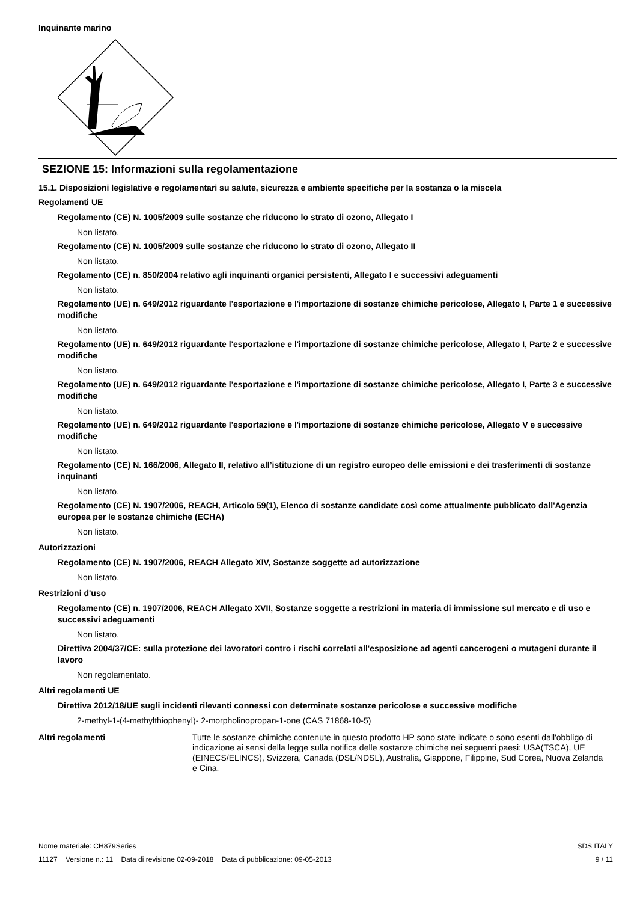Inquinante marino
SEZIONE 15: Informazioni sulla regolamentazione
15.1. Disposizioni legislative e regolamentari su salute, sicurezza e ambiente specifiche per la sostanza o la miscela
Regolamenti UE
Regolamento (CE) N. 1005/2009 sulle sostanze che riducono lo strato di ozono, Allegato I
Non listato.
Regolamento (CE) N. 1005/2009 sulle sostanze che riducono lo strato di ozono, Allegato II
Non listato.
Regolamento (CE) n. 850/2004 relativo agli inquinanti organici persistenti, Allegato I e successivi adeguamenti
Non listato.
Regolamento (UE) n. 649/2012 riguardante l'esportazione e l'importazione di sostanze chimiche pericolose, Allegato I, Parte 1 e successive modifiche
Non listato.
Regolamento (UE) n. 649/2012 riguardante l'esportazione e l'importazione di sostanze chimiche pericolose, Allegato I, Parte 2 e successive modifiche
Non listato.
Regolamento (UE) n. 649/2012 riguardante l'esportazione e l'importazione di sostanze chimiche pericolose, Allegato I, Parte 3 e successive modifiche
Non listato.
Regolamento (UE) n. 649/2012 riguardante l'esportazione e l'importazione di sostanze chimiche pericolose, Allegato V e successive modifiche
Non listato.
Regolamento (CE) N. 166/2006, Allegato II, relativo all’istituzione di un registro europeo delle emissioni e dei trasferimenti di sostanze inquinanti
Non listato.
Regolamento (CE) N. 1907/2006, REACH, Articolo 59(1), Elenco di sostanze candidate così come attualmente pubblicato dall'Agenzia europea per le sostanze chimiche (ECHA)
Non listato.
Autorizzazioni
Regolamento (CE) N. 1907/2006, REACH Allegato XIV, Sostanze soggette ad autorizzazione
Non listato.
Restrizioni d'uso
Regolamento (CE) n. 1907/2006, REACH Allegato XVII, Sostanze soggette a restrizioni in materia di immissione sul mercato e di uso e successivi adeguamenti
Non listato.
Direttiva 2004/37/CE: sulla protezione dei lavoratori contro i rischi correlati all'esposizione ad agenti cancerogeni o mutageni durante il lavoro
Non regolamentato.
Altri regolamenti UE
Direttiva 2012/18/UE sugli incidenti rilevanti connessi con determinate sostanze pericolose e successive modifiche
2-methyl-1-(4-methylthiophenyl)- 2-morpholinopropan-1-one (CAS 71868-10-5)
Altri regolamenti Tutte le sostanze chimiche contenute in questo prodotto HP sono state indicate o sono esenti dall'obbligo di indicazione ai sensi della legge sulla notifica delle sostanze chimiche nei seguenti paesi: USA(TSCA), UE (EINECS/ELINCS), Svizzera, Canada (DSL/NDSL), Australia, Giappone, Filippine, Sud Corea, Nuova Zelanda e Cina.
Nome materiale: CH879Series SDS ITALY
11127 Versione n.: 11 Data di revisione 02-09-2018 Data di pubblicazione: 09-05-2013 9 / 11